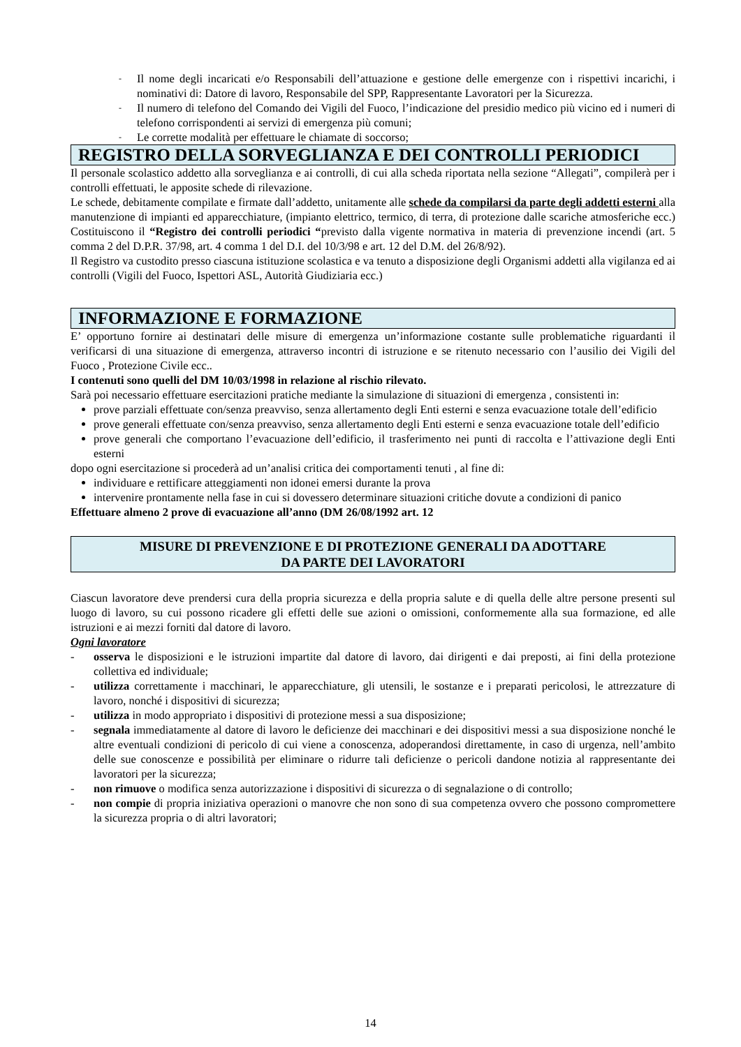- Il nome degli incaricati e/o Responsabili dell’attuazione e gestione delle emergenze con i rispettivi incarichi, i nominativi di: Datore di lavoro, Responsabile del SPP, Rappresentante Lavoratori per la Sicurezza.
- Il numero di telefono del Comando dei Vigili del Fuoco, l’indicazione del presidio medico più vicino ed i numeri di telefono corrispondenti ai servizi di emergenza più comuni;
- Le corrette modalità per effettuare le chiamate di soccorso;
REGISTRO DELLA SORVEGLIANZA E DEI CONTROLLI PERIODICI
Il personale scolastico addetto alla sorveglianza e ai controlli, di cui alla scheda riportata nella sezione “Allegati”, compilerà per i controlli effettuati, le apposite schede di rilevazione.
Le schede, debitamente compilate e firmate dall’addetto, unitamente alle schede da compilarsi da parte degli addetti esterni alla manutenzione di impianti ed apparecchiature, (impianto elettrico, termico, di terra, di protezione dalle scariche atmosferiche ecc.) Costituiscono il “Registro dei controlli periodici “previsto dalla vigente normativa in materia di prevenzione incendi (art. 5 comma 2 del D.P.R. 37/98, art. 4 comma 1 del D.I. del 10/3/98 e art. 12 del D.M. del 26/8/92).
Il Registro va custodito presso ciascuna istituzione scolastica e va tenuto a disposizione degli Organismi addetti alla vigilanza ed ai controlli (Vigili del Fuoco, Ispettori ASL, Autorità Giudiziaria ecc.)
INFORMAZIONE E FORMAZIONE
E’ opportuno fornire ai destinatari delle misure di emergenza un’informazione costante sulle problematiche riguardanti il verificarsi di una situazione di emergenza, attraverso incontri di istruzione e se ritenuto necessario con l’ausilio dei Vigili del Fuoco , Protezione Civile ecc..
I contenuti sono quelli del DM 10/03/1998 in relazione al rischio rilevato.
Sarà poi necessario effettuare esercitazioni pratiche mediante la simulazione di situazioni di emergenza , consistenti in:
prove parziali effettuate con/senza preavviso, senza allertamento degli Enti esterni e senza evacuazione totale dell’edificio
prove generali effettuate con/senza preavviso, senza allertamento degli Enti esterni e senza evacuazione totale dell’edificio
prove generali che comportano l’evacuazione dell’edificio, il trasferimento nei punti di raccolta e l’attivazione degli Enti esterni
dopo ogni esercitazione si procederà ad un’analisi critica dei comportamenti tenuti , al fine di:
individuare e rettificare atteggiamenti non idonei emersi durante la prova
intervenire prontamente nella fase in cui si dovessero determinare situazioni critiche dovute a condizioni di panico
Effettuare almeno 2 prove di evacuazione all’anno (DM 26/08/1992 art. 12
MISURE DI PREVENZIONE E DI PROTEZIONE GENERALI DA ADOTTARE
DA PARTE DEI LAVORATORI
Ciascun lavoratore deve prendersi cura della propria sicurezza e della propria salute e di quella delle altre persone presenti sul luogo di lavoro, su cui possono ricadere gli effetti delle sue azioni o omissioni, conformemente alla sua formazione, ed alle istruzioni e ai mezzi forniti dal datore di lavoro.
Ogni lavoratore
- osserva le disposizioni e le istruzioni impartite dal datore di lavoro, dai dirigenti e dai preposti, ai fini della protezione collettiva ed individuale;
- utilizza correttamente i macchinari, le apparecchiature, gli utensili, le sostanze e i preparati pericolosi, le attrezzature di lavoro, nonché i dispositivi di sicurezza;
- utilizza in modo appropriato i dispositivi di protezione messi a sua disposizione;
- segnala immediatamente al datore di lavoro le deficienze dei macchinari e dei dispositivi messi a sua disposizione nonché le altre eventuali condizioni di pericolo di cui viene a conoscenza, adoperandosi direttamente, in caso di urgenza, nell’ambito delle sue conoscenze e possibilità per eliminare o ridurre tali deficienze o pericoli dandone notizia al rappresentante dei lavoratori per la sicurezza;
- non rimuove o modifica senza autorizzazione i dispositivi di sicurezza o di segnalazione o di controllo;
- non compie di propria iniziativa operazioni o manovre che non sono di sua competenza ovvero che possono compromettere la sicurezza propria o di altri lavoratori;
14